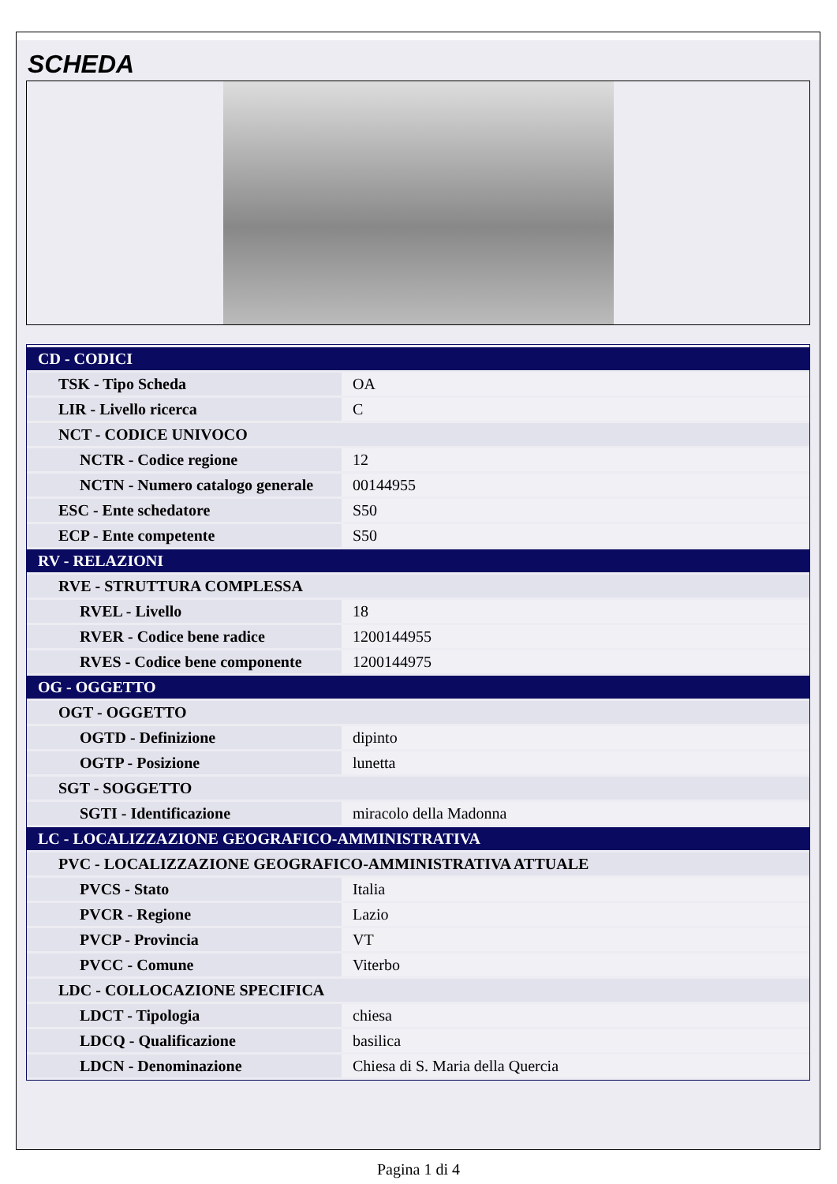SCHEDA
| CD - CODICI | |
| TSK - Tipo Scheda | OA |
| LIR - Livello ricerca | C |
| NCT - CODICE UNIVOCO | |
| NCTR - Codice regione | 12 |
| NCTN - Numero catalogo generale | 00144955 |
| ESC - Ente schedatore | S50 |
| ECP - Ente competente | S50 |
| RV - RELAZIONI | |
| RVE - STRUTTURA COMPLESSA | |
| RVEL - Livello | 18 |
| RVER - Codice bene radice | 1200144955 |
| RVES - Codice bene componente | 1200144975 |
| OG - OGGETTO | |
| OGT - OGGETTO | |
| OGTD - Definizione | dipinto |
| OGTP - Posizione | lunetta |
| SGT - SOGGETTO | |
| SGTI - Identificazione | miracolo della Madonna |
| LC - LOCALIZZAZIONE GEOGRAFICO-AMMINISTRATIVA | |
| PVC - LOCALIZZAZIONE GEOGRAFICO-AMMINISTRATIVA ATTUALE | |
| PVCS - Stato | Italia |
| PVCR - Regione | Lazio |
| PVCP - Provincia | VT |
| PVCC - Comune | Viterbo |
| LDC - COLLOCAZIONE SPECIFICA | |
| LDCT - Tipologia | chiesa |
| LDCQ - Qualificazione | basilica |
| LDCN - Denominazione | Chiesa di S. Maria della Quercia |
Pagina 1 di 4